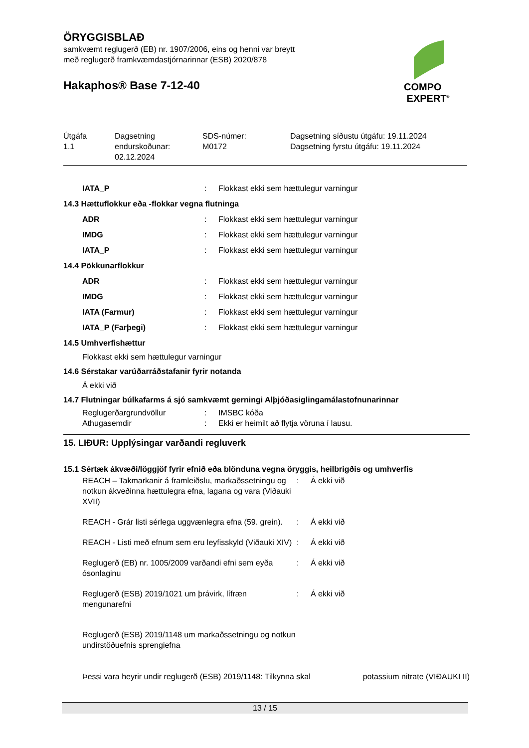ÖRYGGISBLAÐ
samkvæmt reglugerð (EB) nr. 1907/2006, eins og henni var breytt
með reglugerð framkvæmdastjórnarinnar (ESB) 2020/878
Hakaphos® Base 7-12-40
COMPO
EXPERT<sup>®</sup>
| Útgáfa 1.1 | Dagsetning endurskoðunar: 02.12.2024 | SDS-númer: M0172 | Dagsetning síðustu útgáfu: 19.11.2024 Dagsetning fyrstu útgáfu: 19.11.2024 |
IATA_P : Flokkast ekki sem hættulegur varningur
14.3 Hættuflokkur eða -flokkar vegna flutninga
ADR : Flokkast ekki sem hættulegur varningur
IMDG : Flokkast ekki sem hættulegur varningur
IATA_P : Flokkast ekki sem hættulegur varningur
14.4 Pökkunarflokkur
ADR : Flokkast ekki sem hættulegur varningur
IMDG : Flokkast ekki sem hættulegur varningur
IATA (Farmur) : Flokkast ekki sem hættulegur varningur
IATA_P (Farþegi) : Flokkast ekki sem hættulegur varningur
14.5 Umhverfishættur
Flokkast ekki sem hættulegur varningur
14.6 Sérstakar varúðarráðstafanir fyrir notanda
Á ekki við
14.7 Flutningar búlkafarms á sjó samkvæmt gerningi Alþjóðasiglingamálastofnunarinnar
Reglugerðargrundvöllur : IMSBC kóða
Athugasemdir : Ekki er heimilt að flytja vöruna í lausu.
15. LIÐUR: Upplýsingar varðandi regluverk
15.1 Sértæk ákvæði/löggjöf fyrir efnið eða blönduna vegna öryggis, heilbrigðis og umhverfis
REACH – Takmarkanir á framleiðslu, markaðssetningu og notkun ákveðinna hættulegra efna, lagana og vara (Viðauki XVII)
: Á ekki við
REACH - Grár listi sérlega uggvænlegra efna (59. grein).
: Á ekki við
REACH - Listi með efnum sem eru leyfisskyld (Viðauki XIV)
: Á ekki við
Reglugerð (EB) nr. 1005/2009 varðandi efni sem eyða ósonlaginu
: Á ekki við
Reglugerð (ESB) 2019/1021 um þrávirk, lífræn mengunarefni
: Á ekki við
Reglugerð (ESB) 2019/1148 um markaðssetningu og notkun
undirstöðuefnis sprengiefna
Þessi vara heyrir undir reglugerð (ESB) 2019/1148: Tilkynna skal potassium nitrate (VIÐAUKI II)
13 / 15